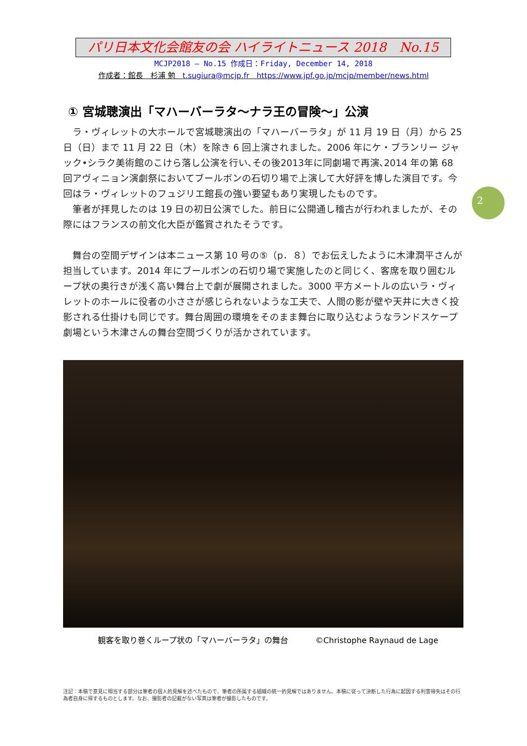パリ日本文化会館友の会 ハイライトニュース 2018　No.15
MCJP2018 — No.15 作成日：Friday, December 14, 2018
作成者：館長　杉浦 勉　t.sugiura@mcjp.fr　https://www.jpf.go.jp/mcjp/member/news.html
2
① 宮城聰演出「マハーバーラタ～ナラ王の冒険～」公演
　ラ・ヴィレットの大ホールで宮城聰演出の「マハーバーラタ」が 11 月 19 日（月）から 25 日（日）まで 11 月 22 日（木）を除き 6 回上演されました。2006 年にケ・ブランリー ジャック•シラク美術館のこけら落し公演を行い､その後2013年に同劇場で再演､2014 年の第 68 回アヴィニョン演劇祭においてブールボンの石切り場で上演して大好評を博した演目です。今回はラ・ヴィレットのフュジリエ館長の強い要望もあり実現したものです。
　筆者が拝見したのは 19 日の初日公演でした。前日に公開通し稽古が行われましたが、その際にはフランスの前文化大臣が鑑賞されたそうです。
　舞台の空間デザインは本ニュース第 10 号の⑤（p．８）でお伝えしたように木津潤平さんが担当しています。2014 年にブールボンの石切り場で実施したのと同じく、客席を取り囲むループ状の奥行きが浅く高い舞台上で劇が展開されました。3000 平方メートルの広いラ・ヴィレットのホールに役者の小ささが感じられないような工夫で、人間の影が壁や天井に大きく投影される仕掛けも同じです。舞台周囲の環境をそのまま舞台に取り込むようなランドスケープ劇場という木津さんの舞台空間づくりが活かされています。
観客を取り巻くループ状の「マハーバーラタ」の舞台 ©Christophe Raynaud de Lage
注記：本稿で意見に相当する部分は筆者の個人的見解を述べたもので、筆者の所属する組織の統一的見解ではありません。本稿に従って決断した行為に起因する利害得失はその行為者自身に帰するものとします。なお、撮影者の記載がない写真は筆者が撮影したものです。